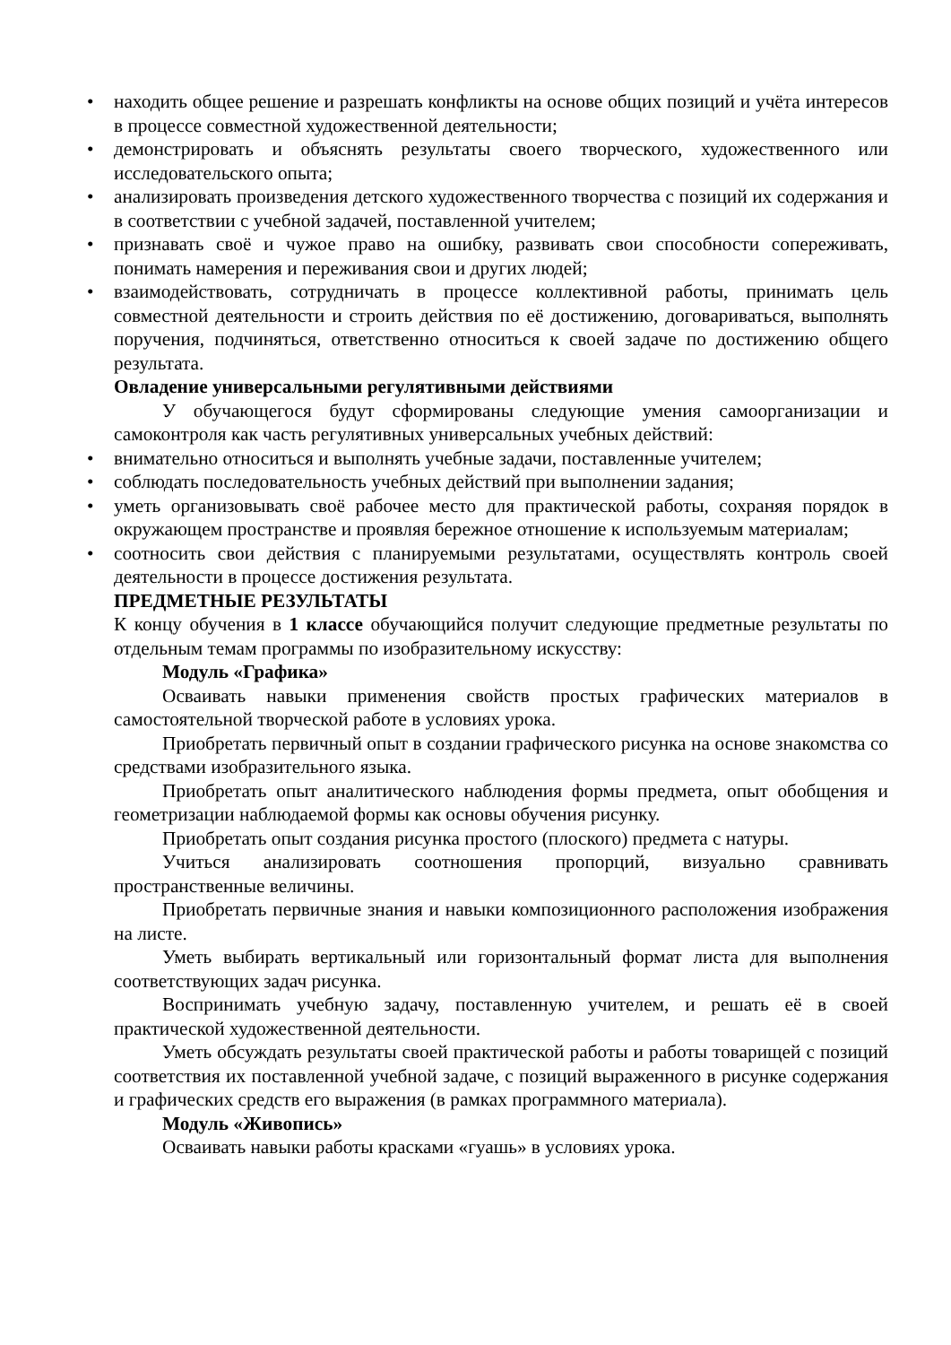• находить общее решение и разрешать конфликты на основе общих позиций и учёта интересов в процессе совместной художественной деятельности;
• демонстрировать и объяснять результаты своего творческого, художественного или исследовательского опыта;
• анализировать произведения детского художественного творчества с позиций их содержания и в соответствии с учебной задачей, поставленной учителем;
• признавать своё и чужое право на ошибку, развивать свои способности сопереживать, понимать намерения и переживания свои и других людей;
• взаимодействовать, сотрудничать в процессе коллективной работы, принимать цель совместной деятельности и строить действия по её достижению, договариваться, выполнять поручения, подчиняться, ответственно относиться к своей задаче по достижению общего результата.
Овладение универсальными регулятивными действиями
У обучающегося будут сформированы следующие умения самоорганизации и самоконтроля как часть регулятивных универсальных учебных действий:
• внимательно относиться и выполнять учебные задачи, поставленные учителем;
• соблюдать последовательность учебных действий при выполнении задания;
• уметь организовывать своё рабочее место для практической работы, сохраняя порядок в окружающем пространстве и проявляя бережное отношение к используемым материалам;
• соотносить свои действия с планируемыми результатами, осуществлять контроль своей деятельности в процессе достижения результата.
ПРЕДМЕТНЫЕ РЕЗУЛЬТАТЫ
К концу обучения в 1 классе обучающийся получит следующие предметные результаты по отдельным темам программы по изобразительному искусству:
Модуль «Графика»
Осваивать навыки применения свойств простых графических материалов в самостоятельной творческой работе в условиях урока.
Приобретать первичный опыт в создании графического рисунка на основе знакомства со средствами изобразительного языка.
Приобретать опыт аналитического наблюдения формы предмета, опыт обобщения и геометризации наблюдаемой формы как основы обучения рисунку.
Приобретать опыт создания рисунка простого (плоского) предмета с натуры.
Учиться анализировать соотношения пропорций, визуально сравнивать пространственные величины.
Приобретать первичные знания и навыки композиционного расположения изображения на листе.
Уметь выбирать вертикальный или горизонтальный формат листа для выполнения соответствующих задач рисунка.
Воспринимать учебную задачу, поставленную учителем, и решать её в своей практической художественной деятельности.
Уметь обсуждать результаты своей практической работы и работы товарищей с позиций соответствия их поставленной учебной задаче, с позиций выраженного в рисунке содержания и графических средств его выражения (в рамках программного материала).
Модуль «Живопись»
Осваивать навыки работы красками «гуашь» в условиях урока.